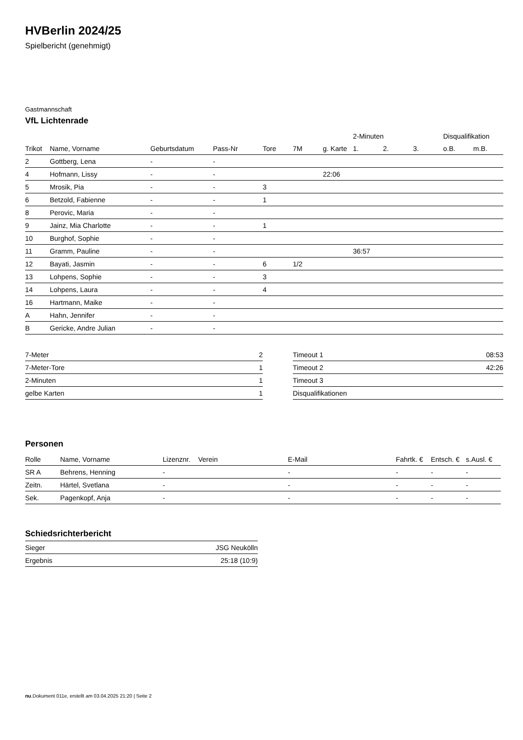HVBerlin 2024/25
Spielbericht (genehmigt)
Gastmannschaft
VfL Lichtenrade
| | | | | | | | 2-Minuten | | | Disqualifikation | |
| --- | --- | --- | --- | --- | --- | --- | --- | --- | --- | --- | --- |
| Trikot | Name, Vorname | Geburtsdatum | Pass-Nr | Tore | 7M | g. Karte | 1. | 2. | 3. | o.B. | m.B. |
| 2 | Gottberg, Lena | - | - | | | | | | | | |
| 4 | Hofmann, Lissy | - | - | | | 22:06 | | | | | |
| 5 | Mrosik, Pia | - | - | 3 | | | | | | | |
| 6 | Betzold, Fabienne | - | - | 1 | | | | | | | |
| 8 | Perovic, Maria | - | - | | | | | | | | |
| 9 | Jainz, Mia Charlotte | - | - | 1 | | | | | | | |
| 10 | Burghof, Sophie | - | - | | | | | | | | |
| 11 | Gramm, Pauline | - | - | | | | 36:57 | | | | |
| 12 | Bayati, Jasmin | - | - | 6 | 1/2 | | | | | | |
| 13 | Lohpens, Sophie | - | - | 3 | | | | | | | |
| 14 | Lohpens, Laura | - | - | 4 | | | | | | | |
| 16 | Hartmann, Maike | - | - | | | | | | | | |
| A | Hahn, Jennifer | - | - | | | | | | | | |
| B | Gericke, Andre Julian | - | - | | | | | | | | |
| 7-Meter | 2 |
| 7-Meter-Tore | 1 |
| 2-Minuten | 1 |
| gelbe Karten | 1 |
| Timeout 1 | 08:53 |
| Timeout 2 | 42:26 |
| Timeout 3 | |
| Disqualifikationen | |
Personen
| Rolle | Name, Vorname | Lizenznr. | Verein | E-Mail | Fahrtk. € | Entsch. € | s.Ausl. € |
| --- | --- | --- | --- | --- | --- | --- | --- |
| SR A | Behrens, Henning | - | | - | - | - | - |
| Zeitn. | Härtel, Svetlana | - | | - | - | - | - |
| Sek. | Pagenkopf, Anja | - | | - | - | - | - |
Schiedsrichterbericht
| Sieger | JSG Neukölln |
| Ergebnis | 25:18 (10:9) |
nu.Dokument 011e, erstellt am 03.04.2025 21:20 | Seite 2